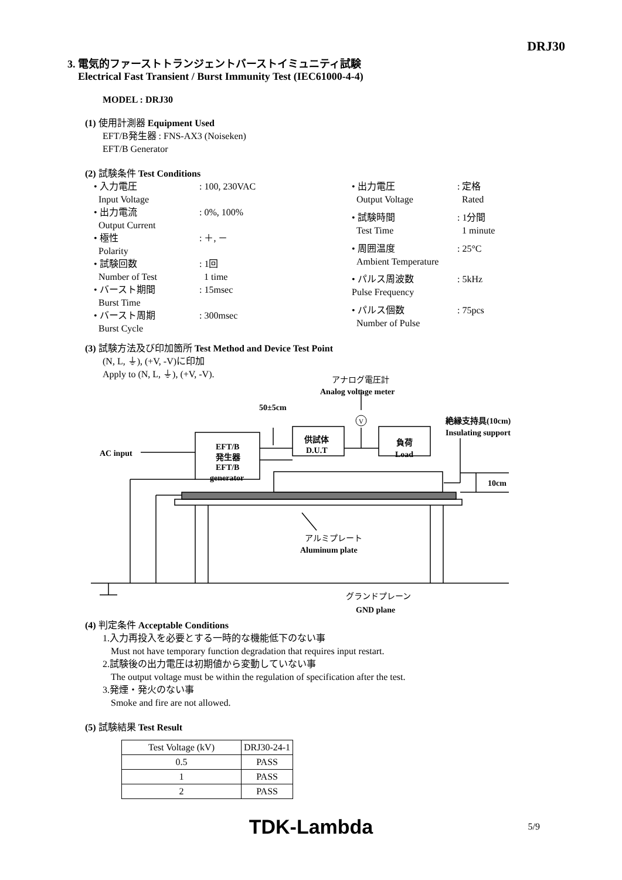DRJ30
3. 電気的ファーストトランジェントバーストイミュニティ試験
Electrical Fast Transient / Burst Immunity Test (IEC61000-4-4)
MODEL : DRJ30
(1) 使用計測器 Equipment Used
EFT/B発生器 : FNS-AX3 (Noiseken)
EFT/B Generator
(2) 試験条件 Test Conditions
| • 入力電圧 Input Voltage | : 100, 230VAC |
| • 出力電流 Output Current | : 0%, 100% |
| • 極性 Polarity | : ＋, － |
| • 試験回数 Number of Test | : 1回 1 time |
| • バースト期間 Burst Time | : 15msec |
| • バースト周期 Burst Cycle | : 300msec |
| • 出力電圧 Output Voltage | : 定格 Rated |
| • 試験時間 Test Time | : 1分間 1 minute |
| • 周囲温度 Ambient Temperature | : 25°C |
| • パルス周波数 Pulse Frequency | : 5kHz |
| • パルス個数 Number of Pulse | : 75pcs |
(3) 試験方法及び印加箇所 Test Method and Device Test Point
(N, L, ⏚), (+V, -V)に印加
Apply to (N, L, ⏚), (+V, -V).
V
AC input
EFT/B
発生器
EFT/B
generator
供試体
D.U.T
負荷
Load
50±5cm
アナログ電圧計
Analog voltage meter
絶縁支持具(10cm)
Insulating support
10cm
アルミプレート
Aluminum plate
グランドプレーン
GND plane
(4) 判定条件 Acceptable Conditions
1.入力再投入を必要とする一時的な機能低下のない事
Must not have temporary function degradation that requires input restart.
2.試験後の出力電圧は初期値から変動していない事
The output voltage must be within the regulation of specification after the test.
3.発煙・発火のない事
Smoke and fire are not allowed.
(5) 試験結果 Test Result
| Test Voltage (kV) | DRJ30-24-1 |
| 0.5 | PASS |
| 1 | PASS |
| 2 | PASS |
TDK-Lambda 5/9